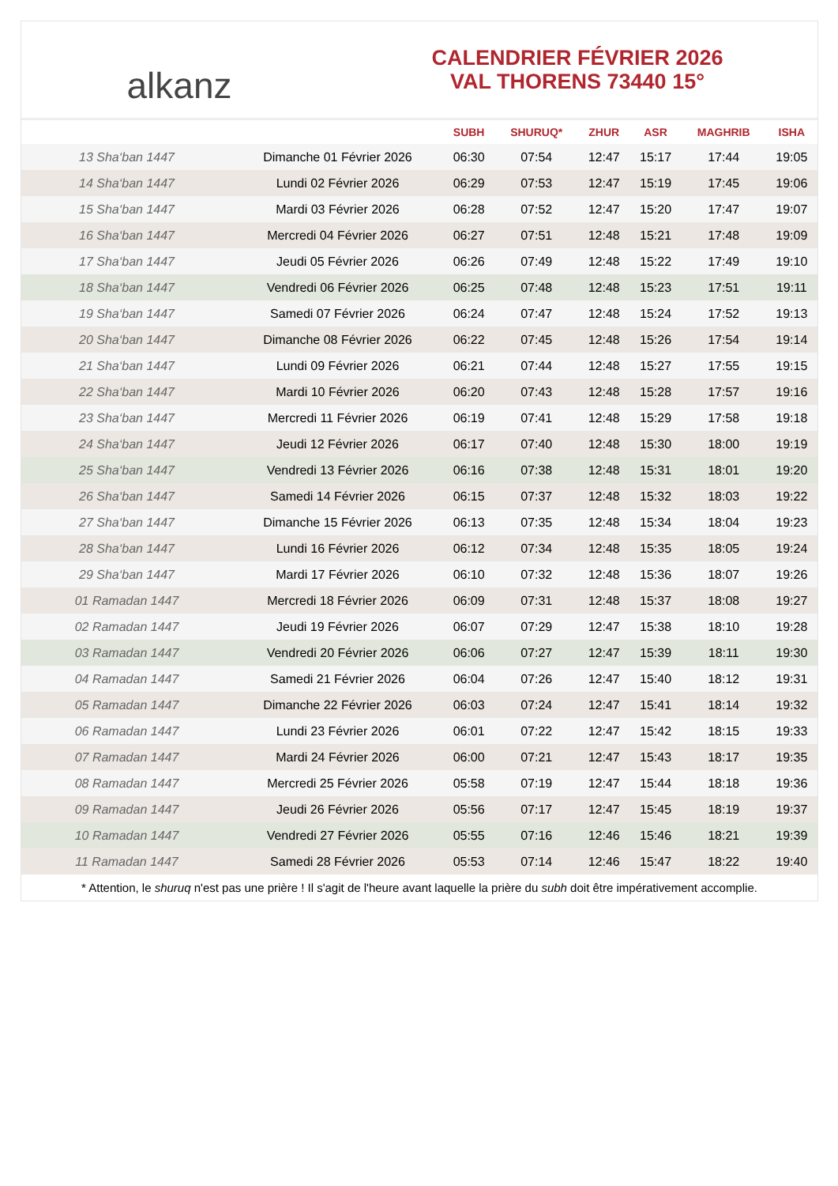alkanz
CALENDRIER FÉVRIER 2026
VAL THORENS 73440 15°
| | | SUBH | SHURUQ* | ZHUR | ASR | MAGHRIB | ISHA |
| --- | --- | --- | --- | --- | --- | --- | --- |
| 13 Sha‘ban 1447 | Dimanche 01 Février 2026 | 06:30 | 07:54 | 12:47 | 15:17 | 17:44 | 19:05 |
| 14 Sha‘ban 1447 | Lundi 02 Février 2026 | 06:29 | 07:53 | 12:47 | 15:19 | 17:45 | 19:06 |
| 15 Sha‘ban 1447 | Mardi 03 Février 2026 | 06:28 | 07:52 | 12:47 | 15:20 | 17:47 | 19:07 |
| 16 Sha‘ban 1447 | Mercredi 04 Février 2026 | 06:27 | 07:51 | 12:48 | 15:21 | 17:48 | 19:09 |
| 17 Sha‘ban 1447 | Jeudi 05 Février 2026 | 06:26 | 07:49 | 12:48 | 15:22 | 17:49 | 19:10 |
| 18 Sha‘ban 1447 | Vendredi 06 Février 2026 | 06:25 | 07:48 | 12:48 | 15:23 | 17:51 | 19:11 |
| 19 Sha‘ban 1447 | Samedi 07 Février 2026 | 06:24 | 07:47 | 12:48 | 15:24 | 17:52 | 19:13 |
| 20 Sha‘ban 1447 | Dimanche 08 Février 2026 | 06:22 | 07:45 | 12:48 | 15:26 | 17:54 | 19:14 |
| 21 Sha‘ban 1447 | Lundi 09 Février 2026 | 06:21 | 07:44 | 12:48 | 15:27 | 17:55 | 19:15 |
| 22 Sha‘ban 1447 | Mardi 10 Février 2026 | 06:20 | 07:43 | 12:48 | 15:28 | 17:57 | 19:16 |
| 23 Sha‘ban 1447 | Mercredi 11 Février 2026 | 06:19 | 07:41 | 12:48 | 15:29 | 17:58 | 19:18 |
| 24 Sha‘ban 1447 | Jeudi 12 Février 2026 | 06:17 | 07:40 | 12:48 | 15:30 | 18:00 | 19:19 |
| 25 Sha‘ban 1447 | Vendredi 13 Février 2026 | 06:16 | 07:38 | 12:48 | 15:31 | 18:01 | 19:20 |
| 26 Sha‘ban 1447 | Samedi 14 Février 2026 | 06:15 | 07:37 | 12:48 | 15:32 | 18:03 | 19:22 |
| 27 Sha‘ban 1447 | Dimanche 15 Février 2026 | 06:13 | 07:35 | 12:48 | 15:34 | 18:04 | 19:23 |
| 28 Sha‘ban 1447 | Lundi 16 Février 2026 | 06:12 | 07:34 | 12:48 | 15:35 | 18:05 | 19:24 |
| 29 Sha‘ban 1447 | Mardi 17 Février 2026 | 06:10 | 07:32 | 12:48 | 15:36 | 18:07 | 19:26 |
| 01 Ramadan 1447 | Mercredi 18 Février 2026 | 06:09 | 07:31 | 12:48 | 15:37 | 18:08 | 19:27 |
| 02 Ramadan 1447 | Jeudi 19 Février 2026 | 06:07 | 07:29 | 12:47 | 15:38 | 18:10 | 19:28 |
| 03 Ramadan 1447 | Vendredi 20 Février 2026 | 06:06 | 07:27 | 12:47 | 15:39 | 18:11 | 19:30 |
| 04 Ramadan 1447 | Samedi 21 Février 2026 | 06:04 | 07:26 | 12:47 | 15:40 | 18:12 | 19:31 |
| 05 Ramadan 1447 | Dimanche 22 Février 2026 | 06:03 | 07:24 | 12:47 | 15:41 | 18:14 | 19:32 |
| 06 Ramadan 1447 | Lundi 23 Février 2026 | 06:01 | 07:22 | 12:47 | 15:42 | 18:15 | 19:33 |
| 07 Ramadan 1447 | Mardi 24 Février 2026 | 06:00 | 07:21 | 12:47 | 15:43 | 18:17 | 19:35 |
| 08 Ramadan 1447 | Mercredi 25 Février 2026 | 05:58 | 07:19 | 12:47 | 15:44 | 18:18 | 19:36 |
| 09 Ramadan 1447 | Jeudi 26 Février 2026 | 05:56 | 07:17 | 12:47 | 15:45 | 18:19 | 19:37 |
| 10 Ramadan 1447 | Vendredi 27 Février 2026 | 05:55 | 07:16 | 12:46 | 15:46 | 18:21 | 19:39 |
| 11 Ramadan 1447 | Samedi 28 Février 2026 | 05:53 | 07:14 | 12:46 | 15:47 | 18:22 | 19:40 |
* Attention, le shuruq n'est pas une prière ! Il s'agit de l'heure avant laquelle la prière du subh doit être impérativement accomplie.